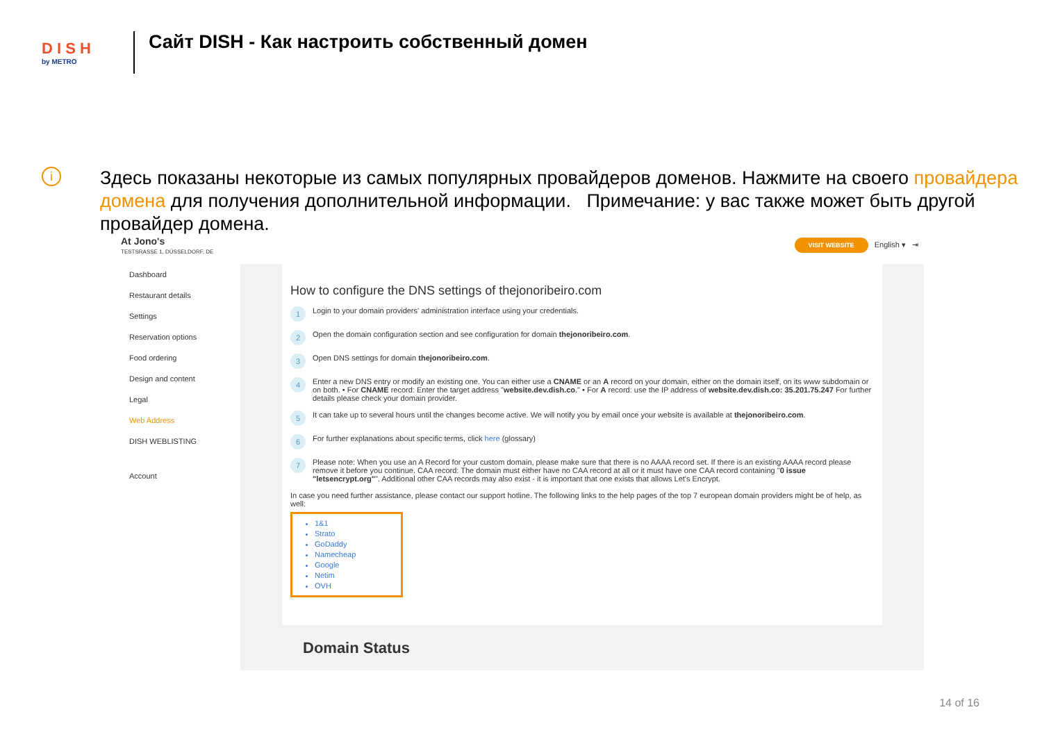D I S H
by METRO
Сайт DISH - Как настроить собственный домен
i
Здесь показаны некоторые из самых популярных провайдеров доменов. Нажмите на своего провайдера домена для получения дополнительной информации. Примечание: у вас также может быть другой провайдер домена.
At Jono's
TESTSRASSE 1, DÜSSELDORF, DE
VISIT WEBSITE English ▾ ⇥
Dashboard
Restaurant details
Settings
Reservation options
Food ordering
Design and content
Legal
Web Address
DISH WEBLISTING
Account
How to configure the DNS settings of thejonoribeiro.com
1 Login to your domain providers' administration interface using your credentials.
2 Open the domain configuration section and see configuration for domain thejonoribeiro.com.
3 Open DNS settings for domain thejonoribeiro.com.
4 Enter a new DNS entry or modify an existing one. You can either use a CNAME or an A record on your domain, either on the domain itself, on its www subdomain or on both. • For CNAME record: Enter the target address "website.dev.dish.co." • For A record: use the IP address of website.dev.dish.co: 35.201.75.247 For further details please check your domain provider.
5 It can take up to several hours until the changes become active. We will notify you by email once your website is available at thejonoribeiro.com.
6 For further explanations about specific terms, click here (glossary)
7 Please note: When you use an A Record for your custom domain, please make sure that there is no AAAA record set. If there is an existing AAAA record please remove it before you continue. CAA record: The domain must either have no CAA record at all or it must have one CAA record containing "0 issue "letsencrypt.org"". Additional other CAA records may also exist - it is important that one exists that allows Let's Encrypt.
In case you need further assistance, please contact our support hotline. The following links to the help pages of the top 7 european domain providers might be of help, as well:
1&1
Strato
GoDaddy
Namecheap
Google
Netim
OVH
Domain Status
14 of 16